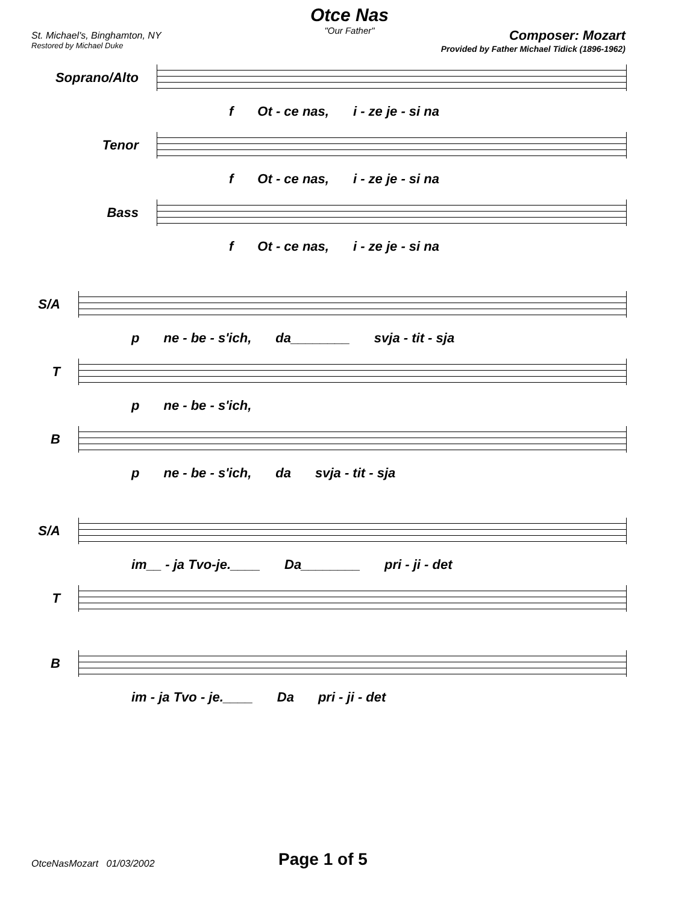Otce Nas
"Our Father"
St. Michael's, Binghamton, NY
Restored by Michael Duke
Composer: Mozart
Provided by Father Michael Tidick (1896-1962)
Soprano/Alto
f Ot - ce nas, i - ze je - si na
Tenor
f Ot - ce nas, i - ze je - si na
Bass
f Ot - ce nas, i - ze je - si na
S/A
p ne - be - s'ich, da________ svja - tit - sja
T
p ne - be - s'ich,
B
p ne - be - s'ich, da svja - tit - sja
S/A
im__ - ja Tvo-je.____ Da________ pri - ji - det
T
B
im - ja Tvo - je.____ Da pri - ji - det
OtceNasMozart 01/03/2002 Page 1 of 5